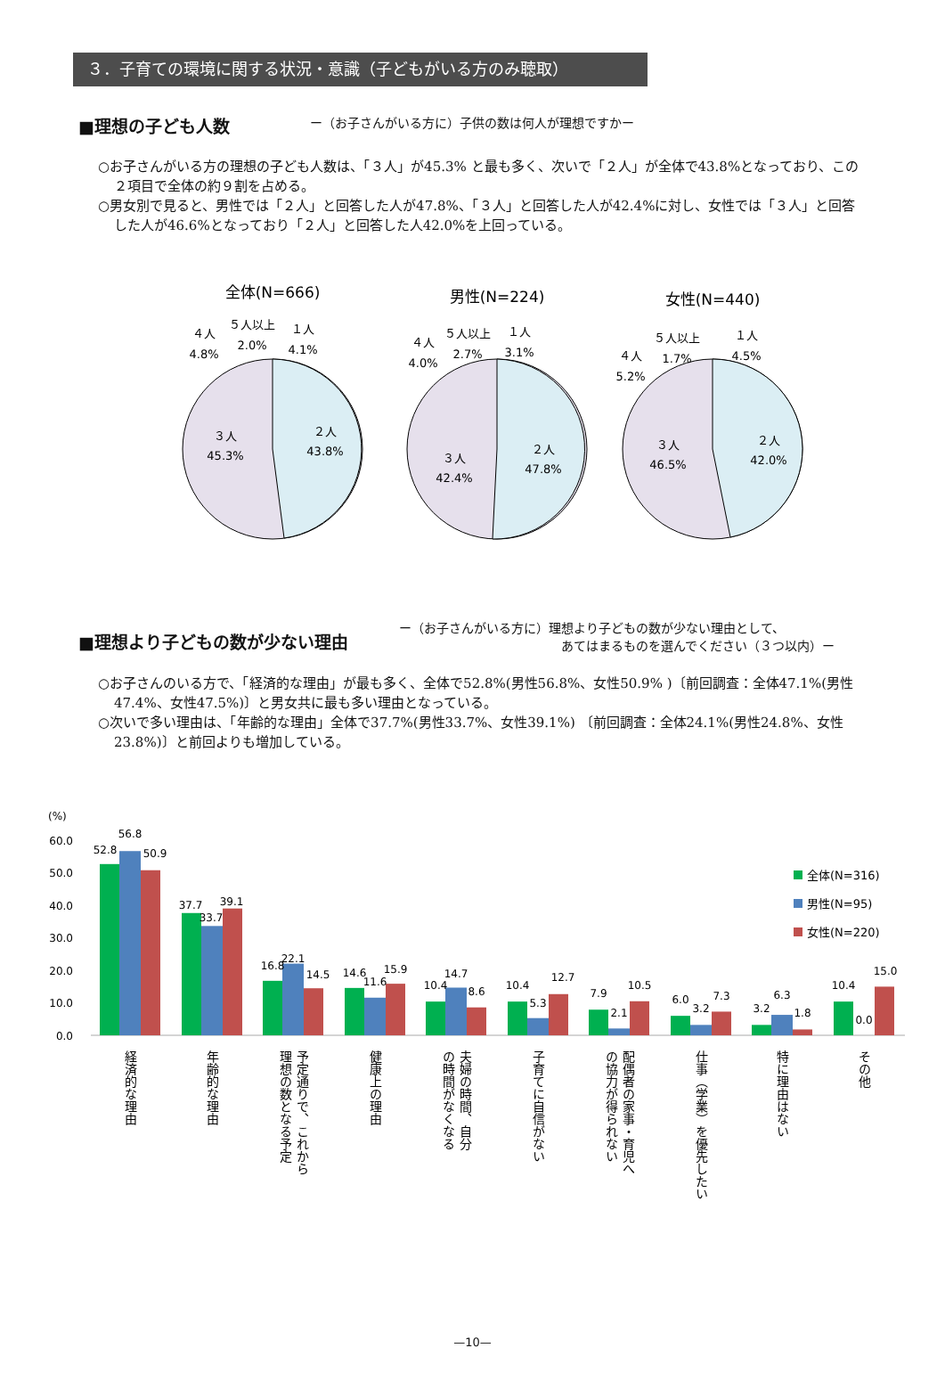３．子育ての環境に関する状況・意識（子どもがいる方のみ聴取）
■理想の子ども人数
ー（お子さんがいる方に）子供の数は何人が理想ですかー
○お子さんがいる方の理想の子ども人数は、「３人」が45.3% と最も多く、次いで「２人」が全体で43.8%となっており、この２項目で全体の約９割を占める。
○男女別で見ると、男性では「２人」と回答した人が47.8%、「３人」と回答した人が42.4%に対し、女性では「３人」と回答した人が46.6%となっており「２人」と回答した人42.0%を上回っている。
全体(N=666)
３人
45.3%
２人
43.8%
４人
4.8%
５人以上
2.0%
１人
4.1%
男性(N=224)
３人
42.4%
２人
47.8%
４人
4.0%
５人以上
2.7%
１人
3.1%
女性(N=440)
３人
46.5%
２人
42.0%
４人
5.2%
５人以上
1.7%
１人
4.5%
■理想より子どもの数が少ない理由
ー（お子さんがいる方に）理想より子どもの数が少ない理由として、
　　　　　　　　　　　　　あてはまるものを選んでください（３つ以内）ー
○お子さんのいる方で、「経済的な理由」が最も多く、全体で52.8%(男性56.8%、女性50.9% )〔前回調査：全体47.1%(男性47.4%、女性47.5%)〕と男女共に最も多い理由となっている。
○次いで多い理由は、「年齢的な理由」全体で37.7%(男性33.7%、女性39.1%) 〔前回調査：全体24.1%(男性24.8%、女性23.8%)〕と前回よりも増加している。
(%)
60.0
50.0
40.0
30.0
20.0
10.0
0.0
52.8
56.8
50.9
37.7
33.7
39.1
16.8
22.1
14.5
14.6
11.6
15.9
10.4
14.7
8.6
10.4
5.3
12.7
7.9
2.1
10.5
6.0
3.2
7.3
3.2
6.3
1.8
10.4
0.0
15.0
全体(N=316)
男性(N=95)
女性(N=220)
経済的な理由
年齢的な理由
予定通りで、これから
理想の数となる予定
健康上の理由
夫婦の時間、自分
の時間がなくなる
子育てに自信がない
配偶者の家事・育児へ
の協力が得られない
仕事（学業）を優先したい
特に理由はない
その他
—10—